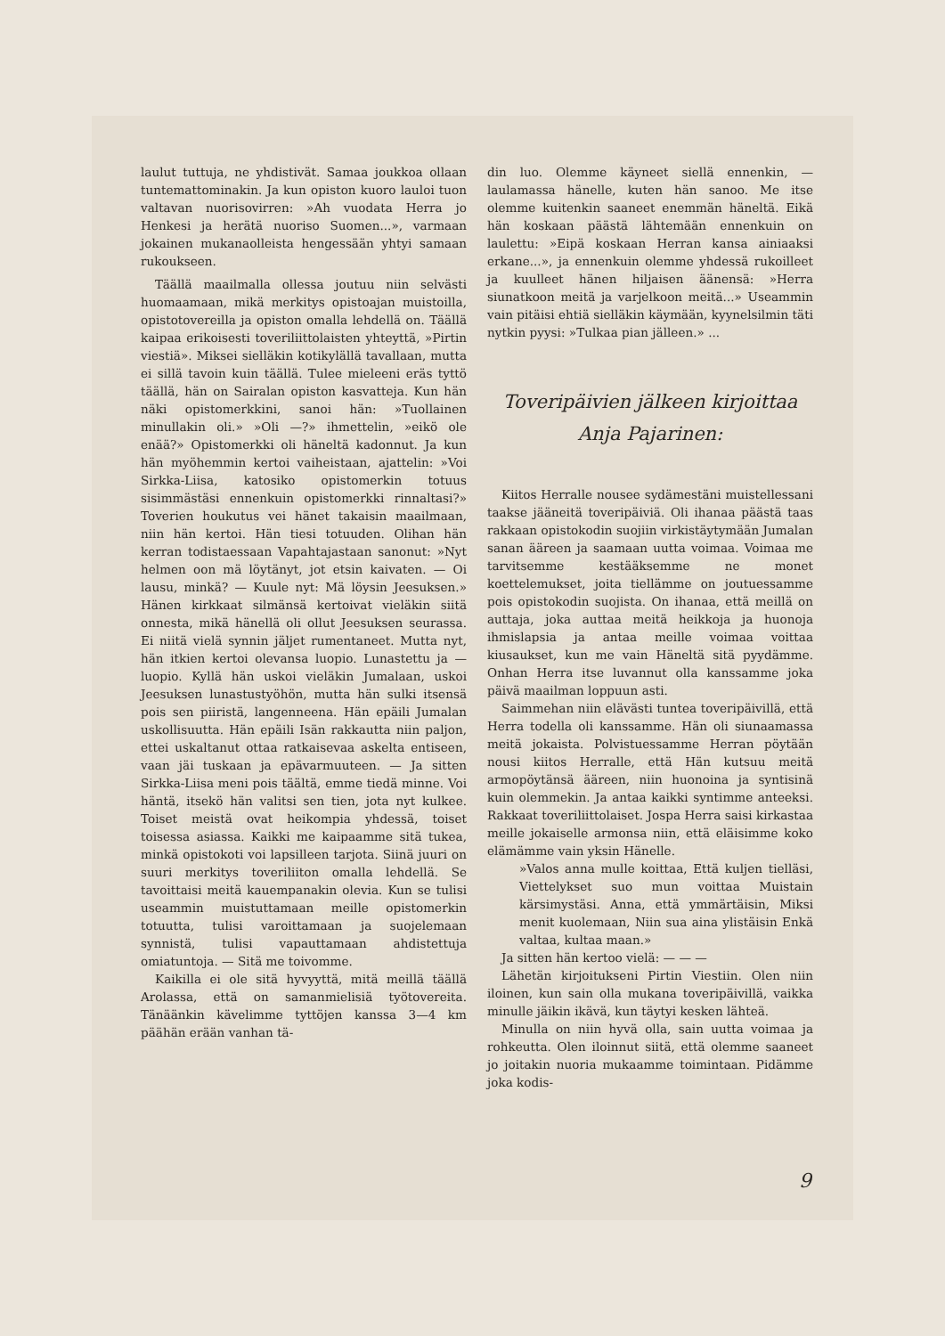laulut tuttuja, ne yhdistivät. Samaa joukkoa ollaan tuntemattominakin. Ja kun opiston kuoro lauloi tuon valtavan nuorisovirren: »Ah vuodata Herra jo Henkesi ja herätä nuoriso Suomen...», varmaan jokainen mukanaolleista hengessään yhtyi samaan rukoukseen.
Täällä maailmalla ollessa joutuu niin selvästi huomaamaan, mikä merkitys opistoajan muistoilla, opistotovereilla ja opiston omalla lehdellä on. Täällä kaipaa erikoisesti toveriliittolaisten yhteyttä, »Pirtin viestiä». Miksei sielläkin kotikylällä tavallaan, mutta ei sillä tavoin kuin täällä. Tulee mieleeni eräs tyttö täällä, hän on Sairalan opiston kasvatteja. Kun hän näki opistomerkkini, sanoi hän: »Tuollainen minullakin oli.» »Oli —?» ihmettelin, »eikö ole enää?» Opistomerkki oli häneltä kadonnut. Ja kun hän myöhemmin kertoi vaiheistaan, ajattelin: »Voi Sirkka-Liisa, katosiko opistomerkin totuus sisimmästäsi ennenkuin opistomerkki rinnaltasi?» Toverien houkutus vei hänet takaisin maailmaan, niin hän kertoi. Hän tiesi totuuden. Olihan hän kerran todistaessaan Vapahtajastaan sanonut: »Nyt helmen oon mä löytänyt, jot etsin kaivaten. — Oi lausu, minkä? — Kuule nyt: Mä löysin Jeesuksen.» Hänen kirkkaat silmänsä kertoivat vieläkin siitä onnesta, mikä hänellä oli ollut Jeesuksen seurassa. Ei niitä vielä synnin jäljet rumentaneet. Mutta nyt, hän itkien kertoi olevansa luopio. Lunastettu ja — luopio. Kyllä hän uskoi vieläkin Jumalaan, uskoi Jeesuksen lunastustyöhön, mutta hän sulki itsensä pois sen piiristä, langenneena. Hän epäili Jumalan uskollisuutta. Hän epäili Isän rakkautta niin paljon, ettei uskaltanut ottaa ratkaisevaa askelta entiseen, vaan jäi tuskaan ja epävarmuuteen. — Ja sitten Sirkka-Liisa meni pois täältä, emme tiedä minne. Voi häntä, itsekö hän valitsi sen tien, jota nyt kulkee. Toiset meistä ovat heikompia yhdessä, toiset toisessa asiassa. Kaikki me kaipaamme sitä tukea, minkä opistokoti voi lapsilleen tarjota. Siinä juuri on suuri merkitys toveriliiton omalla lehdellä. Se tavoittaisi meitä kauempanakin olevia. Kun se tulisi useammin muistuttamaan meille opistomerkin totuutta, tulisi varoittamaan ja suojelemaan synnistä, tulisi vapauttamaan ahdistettuja omiatuntoja. — Sitä me toivomme.
Kaikilla ei ole sitä hyvyyttä, mitä meillä täällä Arolassa, että on samanmielisiä työtovereita. Tänäänkin kävelimme tyttöjen kanssa 3—4 km päähän erään vanhan tä-
din luo. Olemme käyneet siellä ennenkin, — laulamassa hänelle, kuten hän sanoo. Me itse olemme kuitenkin saaneet enemmän häneltä. Eikä hän koskaan päästä lähtemään ennenkuin on laulettu: »Eipä koskaan Herran kansa ainiaaksi erkane...», ja ennenkuin olemme yhdessä rukoilleet ja kuulleet hänen hiljaisen äänensä: »Herra siunatkoon meitä ja varjelkoon meitä...» Useammin vain pitäisi ehtiä sielläkin käymään, kyynelsilmin täti nytkin pyysi: »Tulkaa pian jälleen.» ...
Toveripäivien jälkeen kirjoittaa
Anja Pajarinen:
Kiitos Herralle nousee sydämestäni muistellessani taakse jääneitä toveripäiviä. Oli ihanaa päästä taas rakkaan opistokodin suojiin virkistäytymään Jumalan sanan ääreen ja saamaan uutta voimaa. Voimaa me tarvitsemme kestääksemme ne monet koettelemukset, joita tiellämme on joutuessamme pois opistokodin suojista. On ihanaa, että meillä on auttaja, joka auttaa meitä heikkoja ja huonoja ihmislapsia ja antaa meille voimaa voittaa kiusaukset, kun me vain Häneltä sitä pyydämme. Onhan Herra itse luvannut olla kanssamme joka päivä maailman loppuun asti.
Saimmehan niin elävästi tuntea toveripäivillä, että Herra todella oli kanssamme. Hän oli siunaamassa meitä jokaista. Polvistuessamme Herran pöytään nousi kiitos Herralle, että Hän kutsuu meitä armopöytänsä ääreen, niin huonoina ja syntisinä kuin olemmekin. Ja antaa kaikki syntimme anteeksi. Rakkaat toveriliittolaiset. Jospa Herra saisi kirkastaa meille jokaiselle armonsa niin, että eläisimme koko elämämme vain yksin Hänelle.
»Valos anna mulle koittaa, Että kuljen tielläsi, Viettelykset suo mun voittaa Muistain kärsimystäsi. Anna, että ymmärtäisin, Miksi menit kuolemaan, Niin sua aina ylistäisin Enkä valtaa, kultaa maan.»
Ja sitten hän kertoo vielä: — — —
Lähetän kirjoitukseni Pirtin Viestiin. Olen niin iloinen, kun sain olla mukana toveripäivillä, vaikka minulle jäikin ikävä, kun täytyi kesken lähteä.
Minulla on niin hyvä olla, sain uutta voimaa ja rohkeutta. Olen iloinnut siitä, että olemme saaneet jo joitakin nuoria mukaamme toimintaan. Pidämme joka kodis-
9